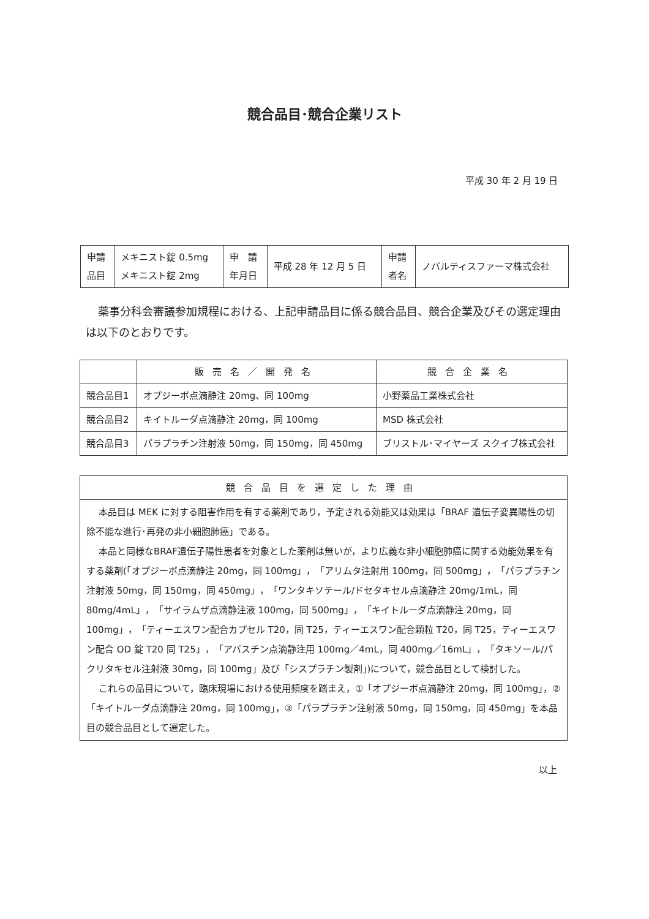競合品目･競合企業リスト
平成 30 年 2 月 19 日
| 申請 品目 | メキニスト錠 0.5mg メキニスト錠 2mg | 申 請 年月日 | 平成 28 年 12 月 5 日 | 申請 者名 | ノバルティスファーマ株式会社 |
薬事分科会審議参加規程における、上記申請品目に係る競合品目、競合企業及びその選定理由は以下のとおりです。
| | 販売名／開発名 | 競合企業名 |
| --- | --- | --- |
| 競合品目1 | オプジーボ点滴静注 20mg、同 100mg | 小野薬品工業株式会社 |
| 競合品目2 | キイトルーダ点滴静注 20mg，同 100mg | MSD 株式会社 |
| 競合品目3 | パラプラチン注射液 50mg，同 150mg，同 450mg | ブリストル･マイヤーズ スクイブ株式会社 |
| 競合品目を選定した理由 |
| --- |
| 本品目は MEK に対する阻害作用を有する薬剤であり，予定される効能又は効果は「BRAF 遺伝子変異陽性の切除不能な進行･再発の非小細胞肺癌」である。 本品と同様なBRAF遺伝子陽性患者を対象とした薬剤は無いが，より広義な非小細胞肺癌に関する効能効果を有する薬剤(「オプジーボ点滴静注 20mg，同 100mg」，「アリムタ注射用 100mg，同 500mg」，「パラプラチン注射液 50mg，同 150mg，同 450mg」，「ワンタキソテール/ドセタキセル点滴静注 20mg/1mL，同 80mg/4mL」，「サイラムザ点滴静注液 100mg，同 500mg」，「キイトルーダ点滴静注 20mg，同 100mg」，「ティーエスワン配合カプセル T20，同 T25，ティーエスワン配合顆粒 T20，同 T25，ティーエスワン配合 OD 錠 T20 同 T25」，「アバスチン点滴静注用 100mg／4mL，同 400mg／16mL」，「タキソール/パクリタキセル注射液 30mg，同 100mg」及び「シスプラチン製剤」)について，競合品目として検討した。 これらの品目について，臨床現場における使用頻度を踏まえ，①「オプジーボ点滴静注 20mg，同 100mg」，②「キイトルーダ点滴静注 20mg，同 100mg」，③「パラプラチン注射液 50mg，同 150mg，同 450mg」を本品目の競合品目として選定した。 |
以上